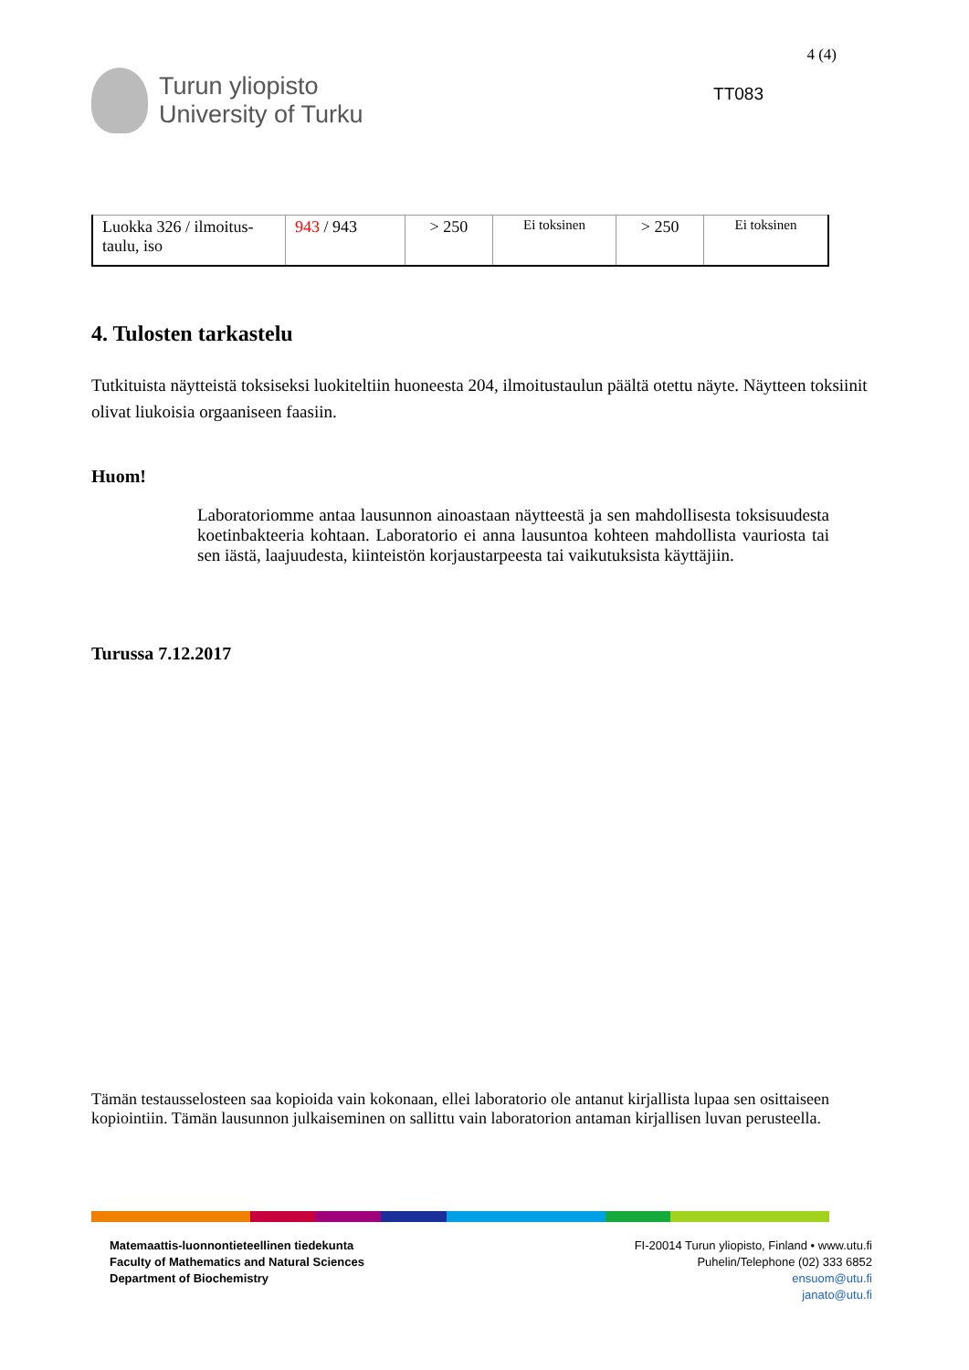Turun yliopisto
University of Turku
4 (4)
TT083
| Luokka 326 / ilmoitus-taulu, iso | 943 / 943 | > 250 | Ei toksinen | > 250 | Ei toksinen |
4. Tulosten tarkastelu
Tutkituista näytteistä toksiseksi luokiteltiin huoneesta 204, ilmoitustaulun päältä otettu näyte. Näytteen toksiinit olivat liukoisia orgaaniseen faasiin.
Huom!
Laboratoriomme antaa lausunnon ainoastaan näytteestä ja sen mahdollisesta toksisuudesta koetinbakteeria kohtaan. Laboratorio ei anna lausuntoa kohteen mahdollista vauriosta tai sen iästä, laajuudesta, kiinteistön korjaustarpeesta tai vaikutuksista käyttäjiin.
Turussa 7.12.2017
Tämän testausselosteen saa kopioida vain kokonaan, ellei laboratorio ole antanut kirjallista lupaa sen osittaiseen kopiointiin. Tämän lausunnon julkaiseminen on sallittu vain laboratorion antaman kirjallisen luvan perusteella.
Matemaattis-luonnontieteellinen tiedekunta
Faculty of Mathematics and Natural Sciences
Department of Biochemistry
FI-20014 Turun yliopisto, Finland • www.utu.fi
Puhelin/Telephone (02) 333 6852
ensuom@utu.fi
janato@utu.fi